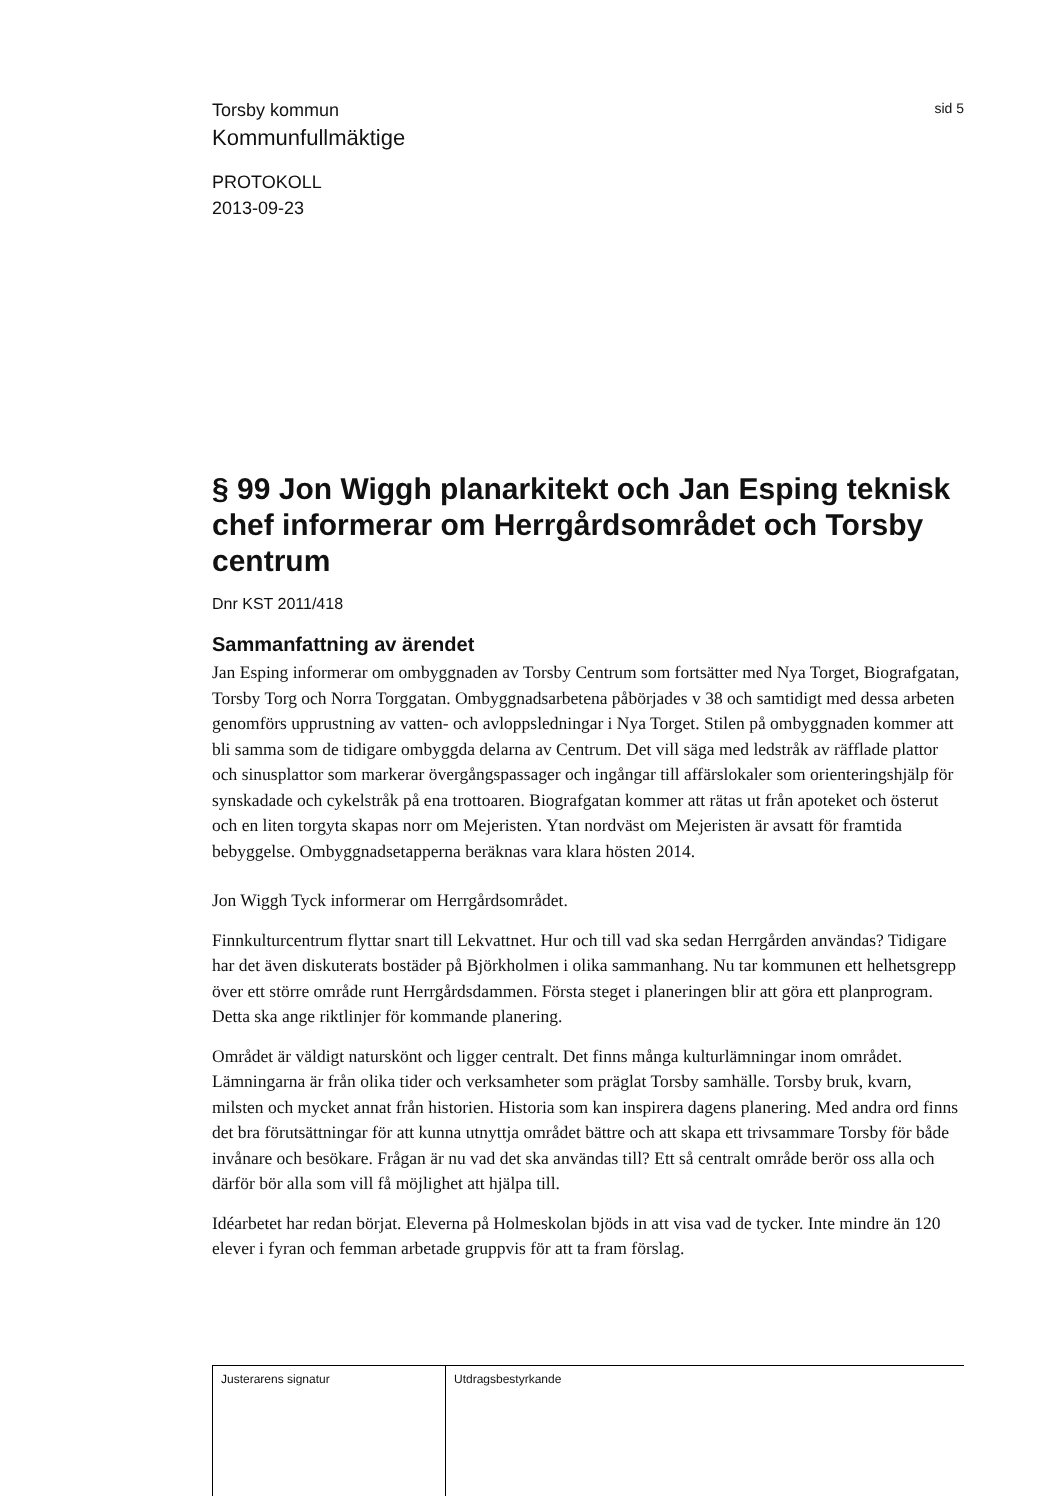Torsby kommun
sid 5
Kommunfullmäktige
PROTOKOLL
2013-09-23
§ 99 Jon Wiggh planarkitekt och Jan Esping teknisk chef informerar om Herrgårdsområdet och Torsby centrum
Dnr KST 2011/418
Sammanfattning av ärendet
Jan Esping informerar om ombyggnaden av Torsby Centrum som fortsätter med Nya Torget, Biografgatan, Torsby Torg och Norra Torggatan. Ombyggnadsarbetena påbörjades v 38 och samtidigt med dessa arbeten genomförs upprustning av vatten- och avloppsledningar i Nya Torget. Stilen på ombyggnaden kommer att bli samma som de tidigare ombyggda delarna av Centrum. Det vill säga med ledstråk av räfflade plattor och sinusplattor som markerar övergångspassager och ingångar till affärslokaler som orienteringshjälp för synskadade och cykelstråk på ena trottoaren. Biografgatan kommer att rätas ut från apoteket och österut och en liten torgyta skapas norr om Mejeristen. Ytan nordväst om Mejeristen är avsatt för framtida bebyggelse. Ombyggnadsetapperna beräknas vara klara hösten 2014.
Jon Wiggh Tyck informerar om Herrgårdsområdet.
Finnkulturcentrum flyttar snart till Lekvattnet. Hur och till vad ska sedan Herrgården användas? Tidigare har det även diskuterats bostäder på Björkholmen i olika sammanhang. Nu tar kommunen ett helhetsgrepp över ett större område runt Herrgårdsdammen. Första steget i planeringen blir att göra ett planprogram. Detta ska ange riktlinjer för kommande planering.
Området är väldigt naturskönt och ligger centralt. Det finns många kulturlämningar inom området. Lämningarna är från olika tider och verksamheter som präglat Torsby samhälle. Torsby bruk, kvarn, milsten och mycket annat från historien. Historia som kan inspirera dagens planering. Med andra ord finns det bra förutsättningar för att kunna utnyttja området bättre och att skapa ett trivsammare Torsby för både invånare och besökare. Frågan är nu vad det ska användas till? Ett så centralt område berör oss alla och därför bör alla som vill få möjlighet att hjälpa till.
Idéarbetet har redan börjat. Eleverna på Holmeskolan bjöds in att visa vad de tycker. Inte mindre än 120 elever i fyran och femman arbetade gruppvis för att ta fram förslag.
Justerarens signatur Utdragsbestyrkande